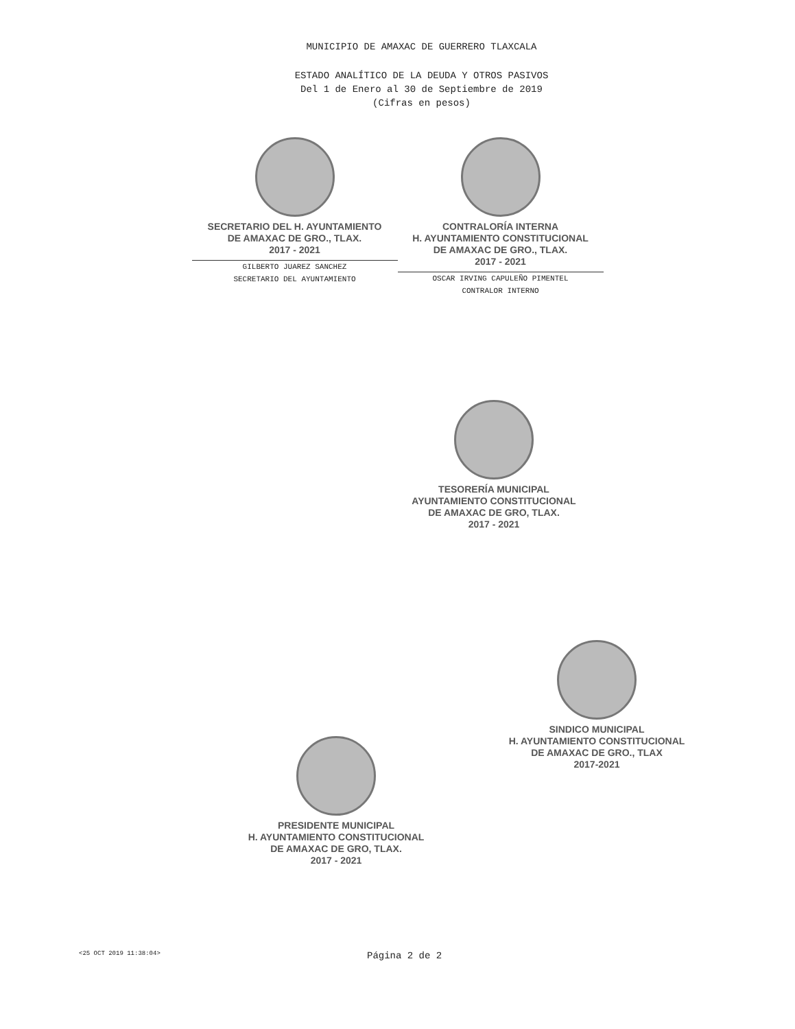MUNICIPIO DE AMAXAC DE GUERRERO TLAXCALA
ESTADO ANALÍTICO DE LA DEUDA Y OTROS PASIVOS
Del 1 de Enero al 30 de Septiembre de 2019
(Cifras en pesos)
SECRETARIO DEL H. AYUNTAMIENTO
DE AMAXAC DE GRO., TLAX.
2017 - 2021
GILBERTO JUAREZ SANCHEZ
SECRETARIO DEL AYUNTAMIENTO
CONTRALORÍA INTERNA
H. AYUNTAMIENTO CONSTITUCIONAL
DE AMAXAC DE GRO., TLAX.
2017 - 2021
OSCAR IRVING CAPULEÑO PIMENTEL
CONTRALOR INTERNO
TESORERÍA MUNICIPAL
AYUNTAMIENTO CONSTITUCIONAL
DE AMAXAC DE GRO, TLAX.
2017 - 2021
PRESIDENTE MUNICIPAL
H. AYUNTAMIENTO CONSTITUCIONAL
DE AMAXAC DE GRO, TLAX.
2017 - 2021
SINDICO MUNICIPAL
H. AYUNTAMIENTO CONSTITUCIONAL
DE AMAXAC DE GRO., TLAX
2017-2021
<25 OCT 2019 11:38:04> Página 2 de 2